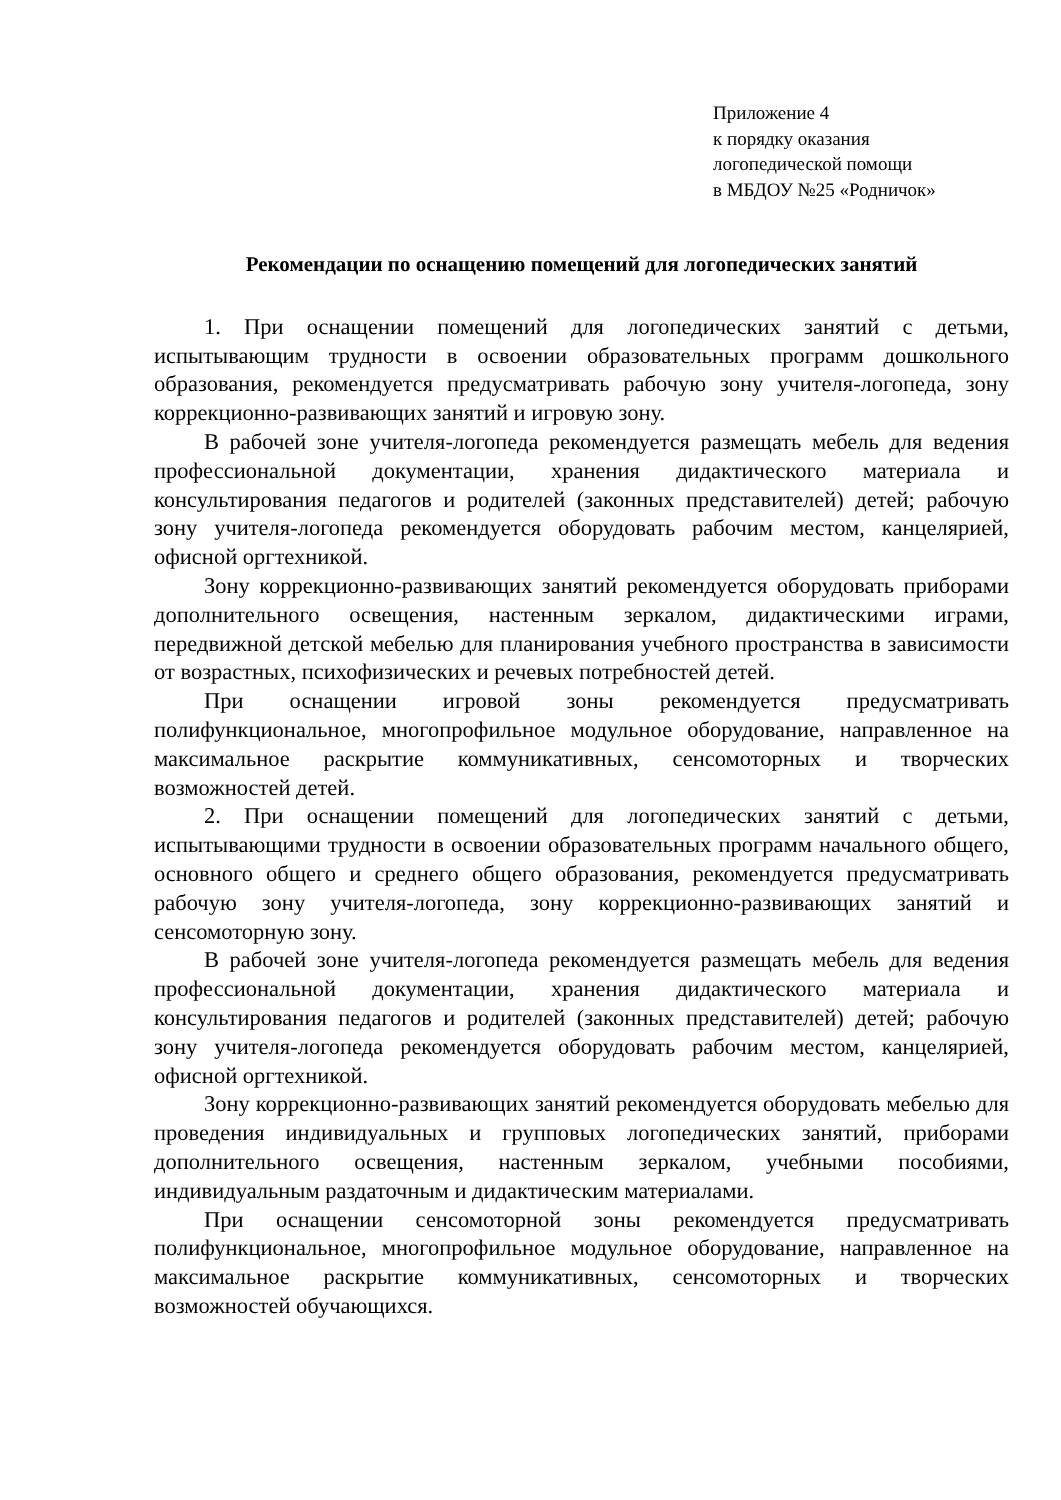Приложение 4
к порядку оказания
логопедической помощи
в МБДОУ №25 «Родничок»
Рекомендации по оснащению помещений для логопедических занятий
1. При оснащении помещений для логопедических занятий с детьми, испытывающим трудности в освоении образовательных программ дошкольного образования, рекомендуется предусматривать рабочую зону учителя-логопеда, зону коррекционно-развивающих занятий и игровую зону.
В рабочей зоне учителя-логопеда рекомендуется размещать мебель для ведения профессиональной документации, хранения дидактического материала и консультирования педагогов и родителей (законных представителей) детей; рабочую зону учителя-логопеда рекомендуется оборудовать рабочим местом, канцелярией, офисной оргтехникой.
Зону коррекционно-развивающих занятий рекомендуется оборудовать приборами дополнительного освещения, настенным зеркалом, дидактическими играми, передвижной детской мебелью для планирования учебного пространства в зависимости от возрастных, психофизических и речевых потребностей детей.
При оснащении игровой зоны рекомендуется предусматривать полифункциональное, многопрофильное модульное оборудование, направленное на максимальное раскрытие коммуникативных, сенсомоторных и творческих возможностей детей.
2. При оснащении помещений для логопедических занятий с детьми, испытывающими трудности в освоении образовательных программ начального общего, основного общего и среднего общего образования, рекомендуется предусматривать рабочую зону учителя-логопеда, зону коррекционно-развивающих занятий и сенсомоторную зону.
В рабочей зоне учителя-логопеда рекомендуется размещать мебель для ведения профессиональной документации, хранения дидактического материала и консультирования педагогов и родителей (законных представителей) детей; рабочую зону учителя-логопеда рекомендуется оборудовать рабочим местом, канцелярией, офисной оргтехникой.
Зону коррекционно-развивающих занятий рекомендуется оборудовать мебелью для проведения индивидуальных и групповых логопедических занятий, приборами дополнительного освещения, настенным зеркалом, учебными пособиями, индивидуальным раздаточным и дидактическим материалами.
При оснащении сенсомоторной зоны рекомендуется предусматривать полифункциональное, многопрофильное модульное оборудование, направленное на максимальное раскрытие коммуникативных, сенсомоторных и творческих возможностей обучающихся.